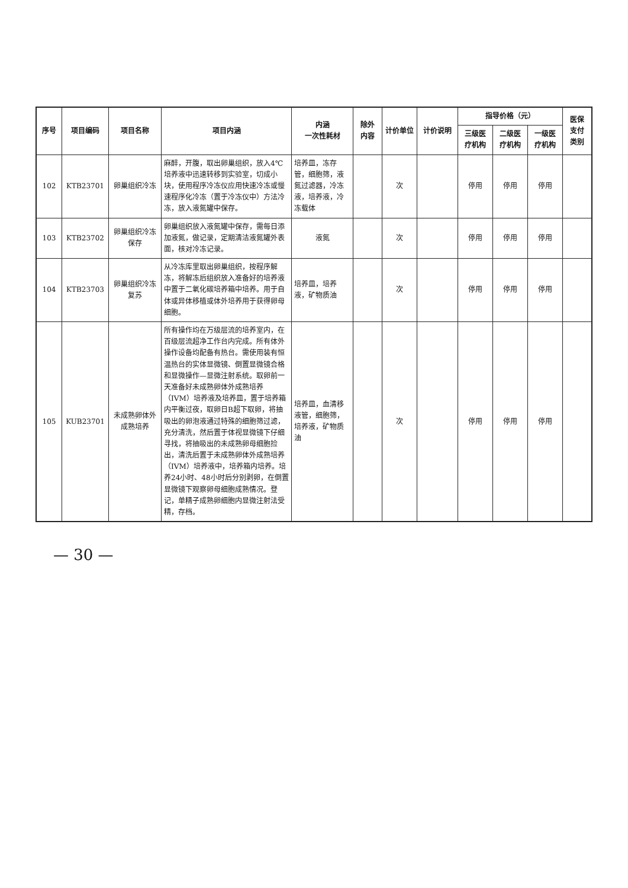| 序号 | 项目编码 | 项目名称 | 项目内涵 | 内涵 一次性耗材 | 除外 内容 | 计价单位 | 计价说明 | 指导价格（元） | | | 医保 支付 类别 |
| --- | --- | --- | --- | --- | --- | --- | --- | --- | --- | --- | --- |
| | | | | | | | | 三级医 疗机构 | 二级医 疗机构 | 一级医 疗机构 | |
| 102 | KTB23701 | 卵巢组织冷冻 | 麻醉，开腹，取出卵巢组织，放入4℃培养液中迅速转移到实验室，切成小块，使用程序冷冻仪应用快速冷冻或慢速程序化冷冻（置于冷冻仪中）方法冷冻，放入液氮罐中保存。 | 培养皿，冻存管，细胞筛，液氮过滤器，冷冻液，培养液，冷冻载体 | | 次 | | 停用 | 停用 | 停用 | |
| 103 | KTB23702 | 卵巢组织冷冻保存 | 卵巢组织放入液氮罐中保存，需每日添加液氮，做记录，定期清洁液氮罐外表面，核对冷冻记录。 | 液氮 | | 次 | | 停用 | 停用 | 停用 | |
| 104 | KTB23703 | 卵巢组织冷冻复苏 | 从冷冻库里取出卵巢组织，按程序解冻，将解冻后组织放入准备好的培养液中置于二氧化碳培养箱中培养。用于自体或异体移植或体外培养用于获得卵母细胞。 | 培养皿，培养液，矿物质油 | | 次 | | 停用 | 停用 | 停用 | |
| 105 | KUB23701 | 未成熟卵体外成熟培养 | 所有操作均在万级层流的培养室内，在百级层流超净工作台内完成。所有体外操作设备均配备有热台。需使用装有恒温热台的实体显微镜、倒置显微镜合格和显微操作—显微注射系统。取卵前一天准备好未成熟卵体外成熟培养（IVM）培养液及培养皿，置于培养箱内平衡过夜，取卵日B超下取卵，将抽吸出的卵泡液通过特殊的细胞筛过滤，充分清洗，然后置于体视显微镜下仔细寻找，将抽吸出的未成熟卵母细胞捡出，清洗后置于未成熟卵体外成熟培养（IVM）培养液中，培养箱内培养。培养24小时、48小时后分别剥卵，在倒置显微镜下观察卵母细胞成熟情况。登记，单精子成熟卵细胞内显微注射法受精，存档。 | 培养皿，血清移液管，细胞筛，培养液，矿物质油 | | 次 | | 停用 | 停用 | 停用 | |
— 30 —